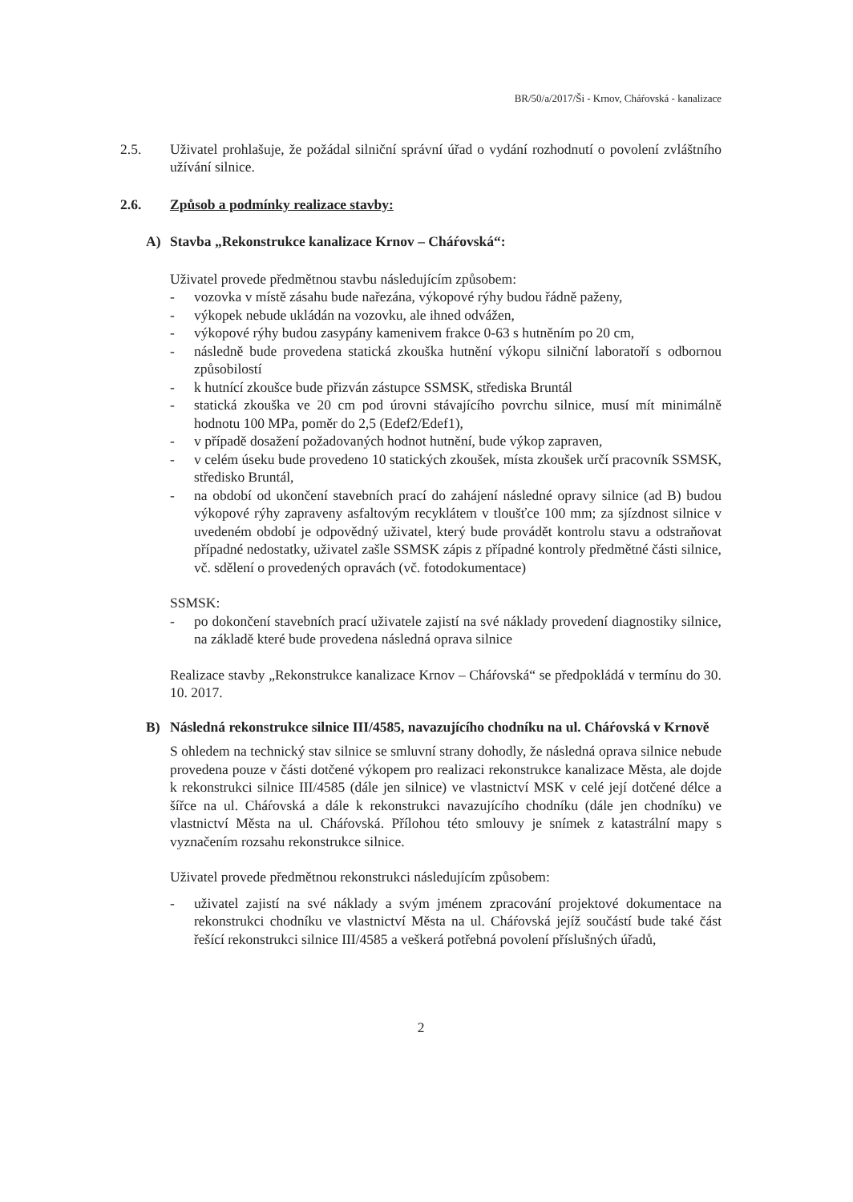BR/50/a/2017/Ši - Krnov, Cháŕovská - kanalizace
2.5. Uživatel prohlašuje, že požádal silniční správní úřad o vydání rozhodnutí o povolení zvláštního užívání silnice.
2.6. Způsob a podmínky realizace stavby:
A) Stavba „Rekonstrukce kanalizace Krnov – Cháŕovská“:
Uživatel provede předmětnou stavbu následujícím způsobem:
- vozovka v místě zásahu bude nařezána, výkopové rýhy budou řádně paženy,
- výkopek nebude ukládán na vozovku, ale ihned odvážen,
- výkopové rýhy budou zasypány kamenivem frakce 0-63 s hutněním po 20 cm,
- následně bude provedena statická zkouška hutnění výkopu silniční laboratoří s odbornou způsobilostí
- k hutnící zkoušce bude přizván zástupce SSMSK, střediska Bruntál
- statická zkouška ve 20 cm pod úrovni stávajícího povrchu silnice, musí mít minimálně hodnotu 100 MPa, poměr do 2,5 (Edef2/Edef1),
- v případě dosažení požadovaných hodnot hutnění, bude výkop zapraven,
- v celém úseku bude provedeno 10 statických zkoušek, místa zkoušek určí pracovník SSMSK, středisko Bruntál,
- na období od ukončení stavebních prací do zahájení následné opravy silnice (ad B) budou výkopové rýhy zapraveny asfaltovým recyklátem v tloušťce 100 mm; za sjízdnost silnice v uvedeném období je odpovědný uživatel, který bude provádět kontrolu stavu a odstraňovat případné nedostatky, uživatel zašle SSMSK zápis z případné kontroly předmětné části silnice, vč. sdělení o provedených opravách (vč. fotodokumentace)
SSMSK:
- po dokončení stavebních prací uživatele zajistí na své náklady provedení diagnostiky silnice, na základě které bude provedena následná oprava silnice
Realizace stavby „Rekonstrukce kanalizace Krnov – Cháŕovská“ se předpokládá v termínu do 30. 10. 2017.
B) Následná rekonstrukce silnice III/4585, navazujícího chodníku na ul. Cháŕovská v Krnově
S ohledem na technický stav silnice se smluvní strany dohodly, že následná oprava silnice nebude provedena pouze v části dotčené výkopem pro realizaci rekonstrukce kanalizace Města, ale dojde k rekonstrukci silnice III/4585 (dále jen silnice) ve vlastnictví MSK v celé její dotčené délce a šířce na ul. Cháŕovská a dále k rekonstrukci navazujícího chodníku (dále jen chodníku) ve vlastnictví Města na ul. Cháŕovská. Přílohou této smlouvy je snímek z katastrální mapy s vyznačením rozsahu rekonstrukce silnice.
Uživatel provede předmětnou rekonstrukci následujícím způsobem:
- uživatel zajistí na své náklady a svým jménem zpracování projektové dokumentace na rekonstrukci chodníku ve vlastnictví Města na ul. Cháŕovská jejíž součástí bude také část řešící rekonstrukci silnice III/4585 a veškerá potřebná povolení příslušných úřadů,
2